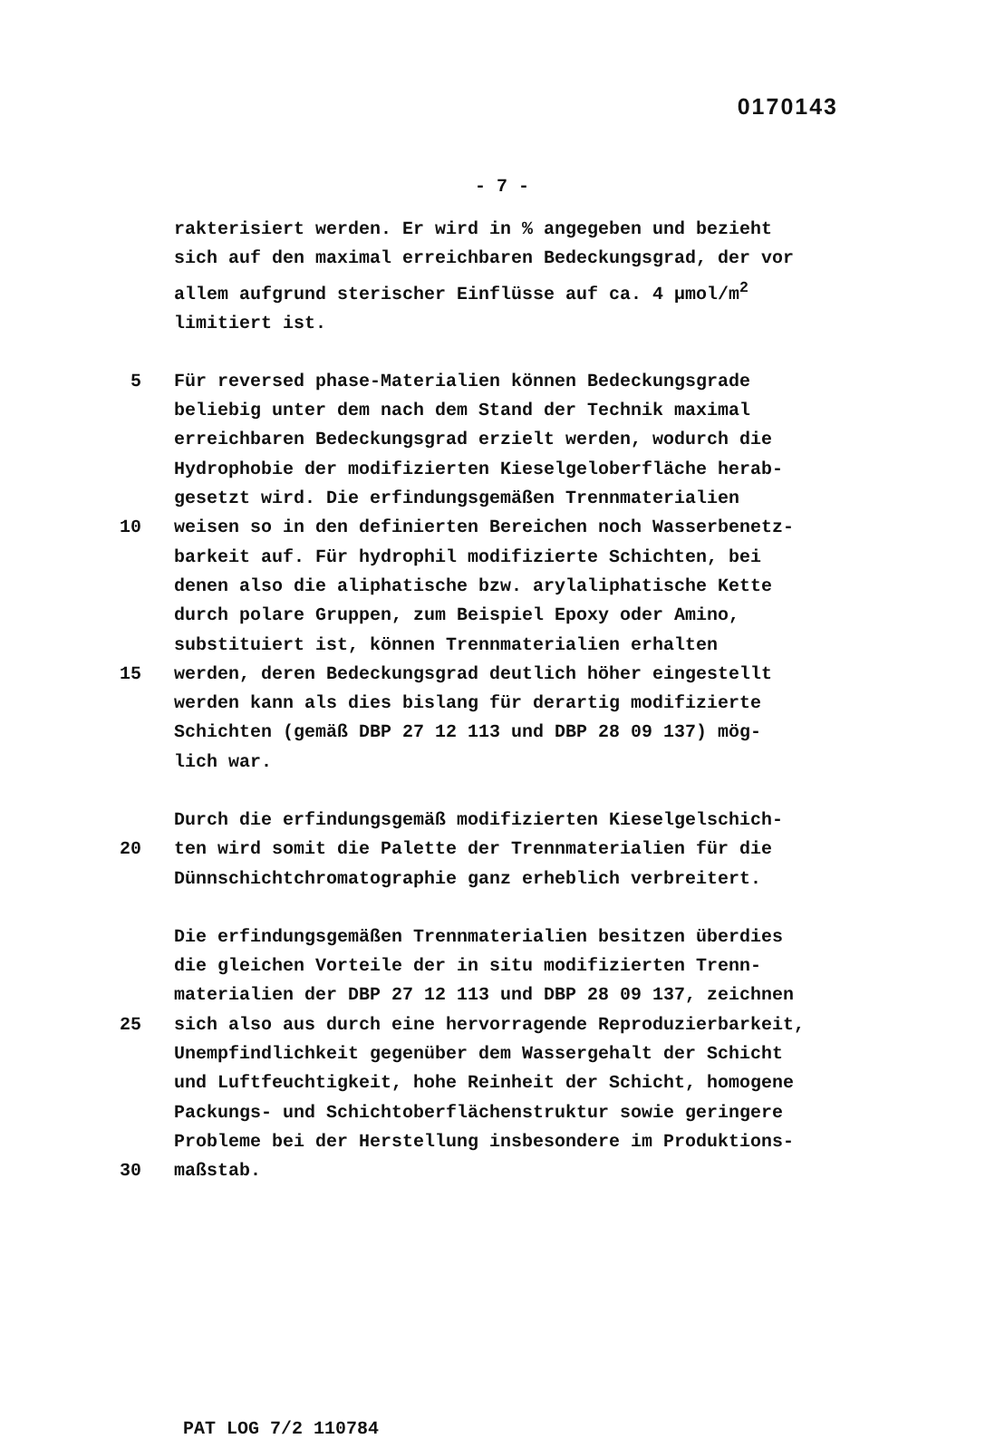0170143
- 7 -
rakterisiert werden. Er wird in % angegeben und bezieht
sich auf den maximal erreichbaren Bedeckungsgrad, der vor
allem aufgrund sterischer Einflüsse auf ca. 4 µmol/m<sup>2</sup>
limitiert ist.
5 Für reversed phase-Materialien können Bedeckungsgrade
beliebig unter dem nach dem Stand der Technik maximal
erreichbaren Bedeckungsgrad erzielt werden, wodurch die
Hydrophobie der modifizierten Kieselgeloberfläche herab-
gesetzt wird. Die erfindungsgemäßen Trennmaterialien
10 weisen so in den definierten Bereichen noch Wasserbenetz-
barkeit auf. Für hydrophil modifizierte Schichten, bei
denen also die aliphatische bzw. arylaliphatische Kette
durch polare Gruppen, zum Beispiel Epoxy oder Amino,
substituiert ist, können Trennmaterialien erhalten
15 werden, deren Bedeckungsgrad deutlich höher eingestellt
werden kann als dies bislang für derartig modifizierte
Schichten (gemäß DBP 27 12 113 und DBP 28 09 137) mög-
lich war.
Durch die erfindungsgemäß modifizierten Kieselgelschich-
20 ten wird somit die Palette der Trennmaterialien für die
Dünnschichtchromatographie ganz erheblich verbreitert.
Die erfindungsgemäßen Trennmaterialien besitzen überdies
die gleichen Vorteile der in situ modifizierten Trenn-
materialien der DBP 27 12 113 und DBP 28 09 137, zeichnen
25 sich also aus durch eine hervorragende Reproduzierbarkeit,
Unempfindlichkeit gegenüber dem Wassergehalt der Schicht
und Luftfeuchtigkeit, hohe Reinheit der Schicht, homogene
Packungs- und Schichtoberflächenstruktur sowie geringere
Probleme bei der Herstellung insbesondere im Produktions-
30 maßstab.
PAT LOG 7/2 110784